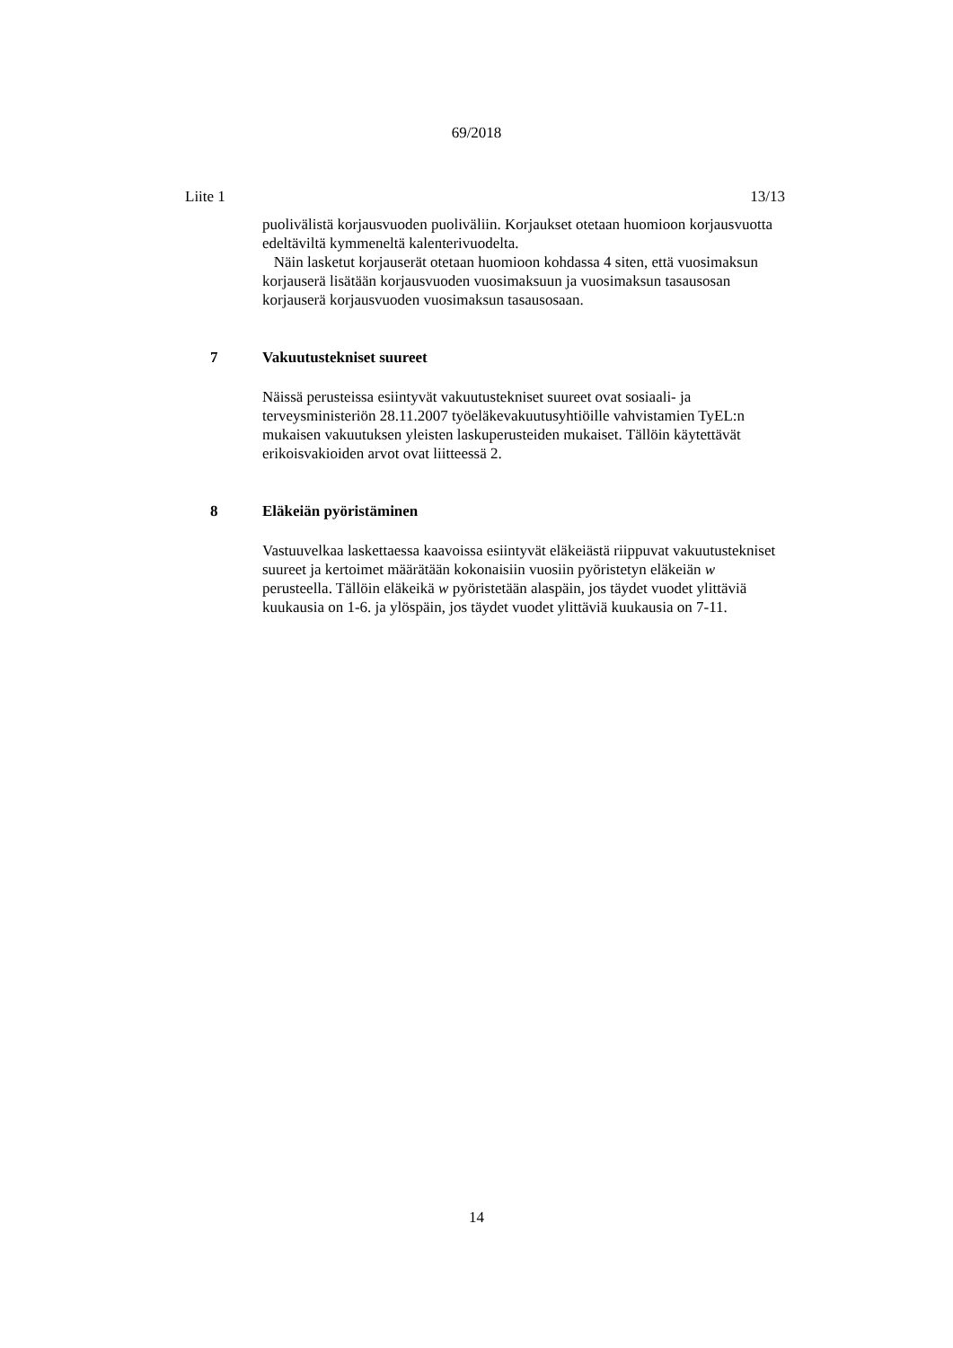69/2018
Liite 1 13/13
puolivälistä korjausvuoden puoliväliin. Korjaukset otetaan huomioon korjausvuotta edeltäviltä kymmeneltä kalenterivuodelta.
Näin lasketut korjauserät otetaan huomioon kohdassa 4 siten, että vuosimaksun korjauserä lisätään korjausvuoden vuosimaksuun ja vuosimaksun tasausosan korjauserä korjausvuoden vuosimaksun tasausosaan.
7 Vakuutustekniset suureet
Näissä perusteissa esiintyvät vakuutustekniset suureet ovat sosiaali- ja terveysministeriön 28.11.2007 työeläkevakuutusyhtiöille vahvistamien TyEL:n mukaisen vakuutuksen yleisten laskuperusteiden mukaiset. Tällöin käytettävät erikoisvakioiden arvot ovat liitteessä 2.
8 Eläkeiän pyöristäminen
Vastuuvelkaa laskettaessa kaavoissa esiintyvät eläkeiästä riippuvat vakuutustekniset suureet ja kertoimet määrätään kokonaisiin vuosiin pyöristetyn eläkeiän w perusteella. Tällöin eläkeikä w pyöristetään alaspäin, jos täydet vuodet ylittäviä kuukausia on 1-6. ja ylöspäin, jos täydet vuodet ylittäviä kuukausia on 7-11.
14